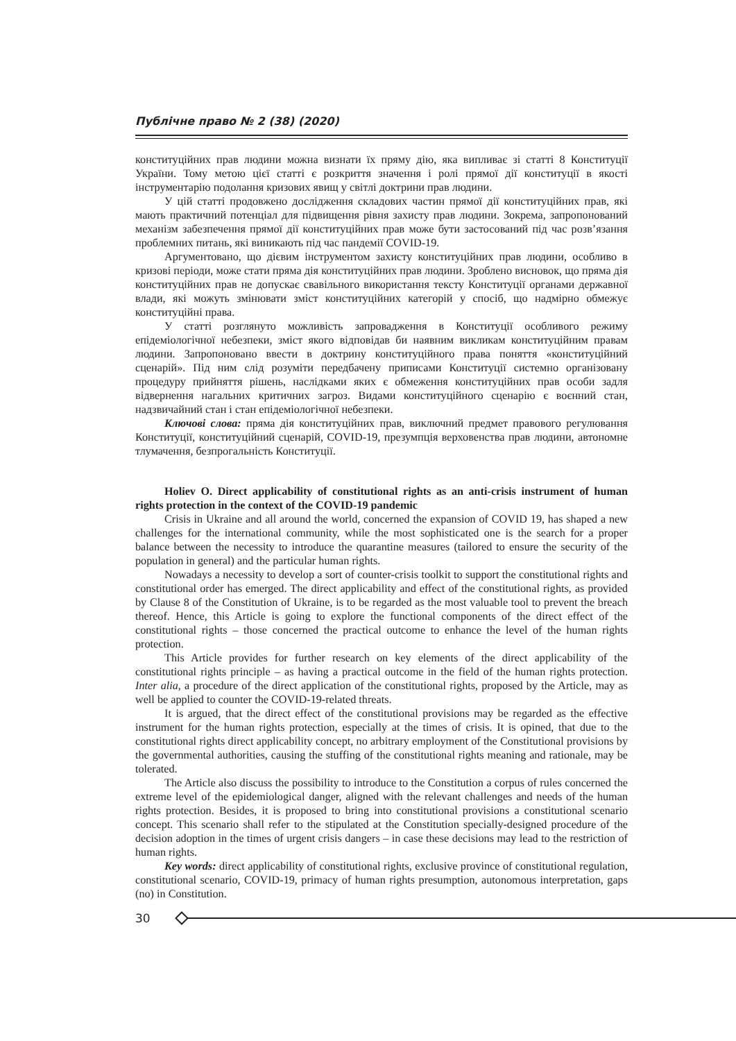Публічне право № 2 (38) (2020)
конституційних прав людини можна визнати їх пряму дію, яка випливає зі статті 8 Конституції України. Тому метою цієї статті є розкриття значення і ролі прямої дії конституції в якості інструментарію подолання кризових явищ у світлі доктрини прав людини.
У цій статті продовжено дослідження складових частин прямої дії конституційних прав, які мають практичний потенціал для підвищення рівня захисту прав людини. Зокрема, запропонований механізм забезпечення прямої дії конституційних прав може бути застосований під час розв’язання проблемних питань, які виникають під час пандемії COVID-19.
Аргументовано, що дієвим інструментом захисту конституційних прав людини, особливо в кризові періоди, може стати пряма дія конституційних прав людини. Зроблено висновок, що пряма дія конституційних прав не допускає свавільного використання тексту Конституції органами державної влади, які можуть змінювати зміст конституційних категорій у спосіб, що надмірно обмежує конституційні права.
У статті розглянуто можливість запровадження в Конституції особливого режиму епідеміологічної небезпеки, зміст якого відповідав би наявним викликам конституційним правам людини. Запропоновано ввести в доктрину конституційного права поняття «конституційний сценарій». Під ним слід розуміти передбачену приписами Конституції системно організовану процедуру прийняття рішень, наслідками яких є обмеження конституційних прав особи задля відвернення нагальних критичних загроз. Видами конституційного сценарію є воєнний стан, надзвичайний стан і стан епідеміологічної небезпеки.
Ключові слова: пряма дія конституційних прав, виключний предмет правового регулювання Конституції, конституційний сценарій, COVID-19, презумпція верховенства прав людини, автономне тлумачення, безпрогальність Конституції.
Holiev O. Direct applicability of constitutional rights as an anti-crisis instrument of human rights protection in the context of the COVID-19 pandemic
Crisis in Ukraine and all around the world, concerned the expansion of COVID 19, has shaped a new challenges for the international community, while the most sophisticated one is the search for a proper balance between the necessity to introduce the quarantine measures (tailored to ensure the security of the population in general) and the particular human rights.
Nowadays a necessity to develop a sort of counter-crisis toolkit to support the constitutional rights and constitutional order has emerged. The direct applicability and effect of the constitutional rights, as provided by Clause 8 of the Constitution of Ukraine, is to be regarded as the most valuable tool to prevent the breach thereof. Hence, this Article is going to explore the functional components of the direct effect of the constitutional rights – those concerned the practical outcome to enhance the level of the human rights protection.
This Article provides for further research on key elements of the direct applicability of the constitutional rights principle – as having a practical outcome in the field of the human rights protection. Inter alia, a procedure of the direct application of the constitutional rights, proposed by the Article, may as well be applied to counter the COVID-19-related threats.
It is argued, that the direct effect of the constitutional provisions may be regarded as the effective instrument for the human rights protection, especially at the times of crisis. It is opined, that due to the constitutional rights direct applicability concept, no arbitrary employment of the Constitutional provisions by the governmental authorities, causing the stuffing of the constitutional rights meaning and rationale, may be tolerated.
The Article also discuss the possibility to introduce to the Constitution a corpus of rules concerned the extreme level of the epidemiological danger, aligned with the relevant challenges and needs of the human rights protection. Besides, it is proposed to bring into constitutional provisions a constitutional scenario concept. This scenario shall refer to the stipulated at the Constitution specially-designed procedure of the decision adoption in the times of urgent crisis dangers – in case these decisions may lead to the restriction of human rights.
Key words: direct applicability of constitutional rights, exclusive province of constitutional regulation, constitutional scenario, COVID-19, primacy of human rights presumption, autonomous interpretation, gaps (no) in Constitution.
30